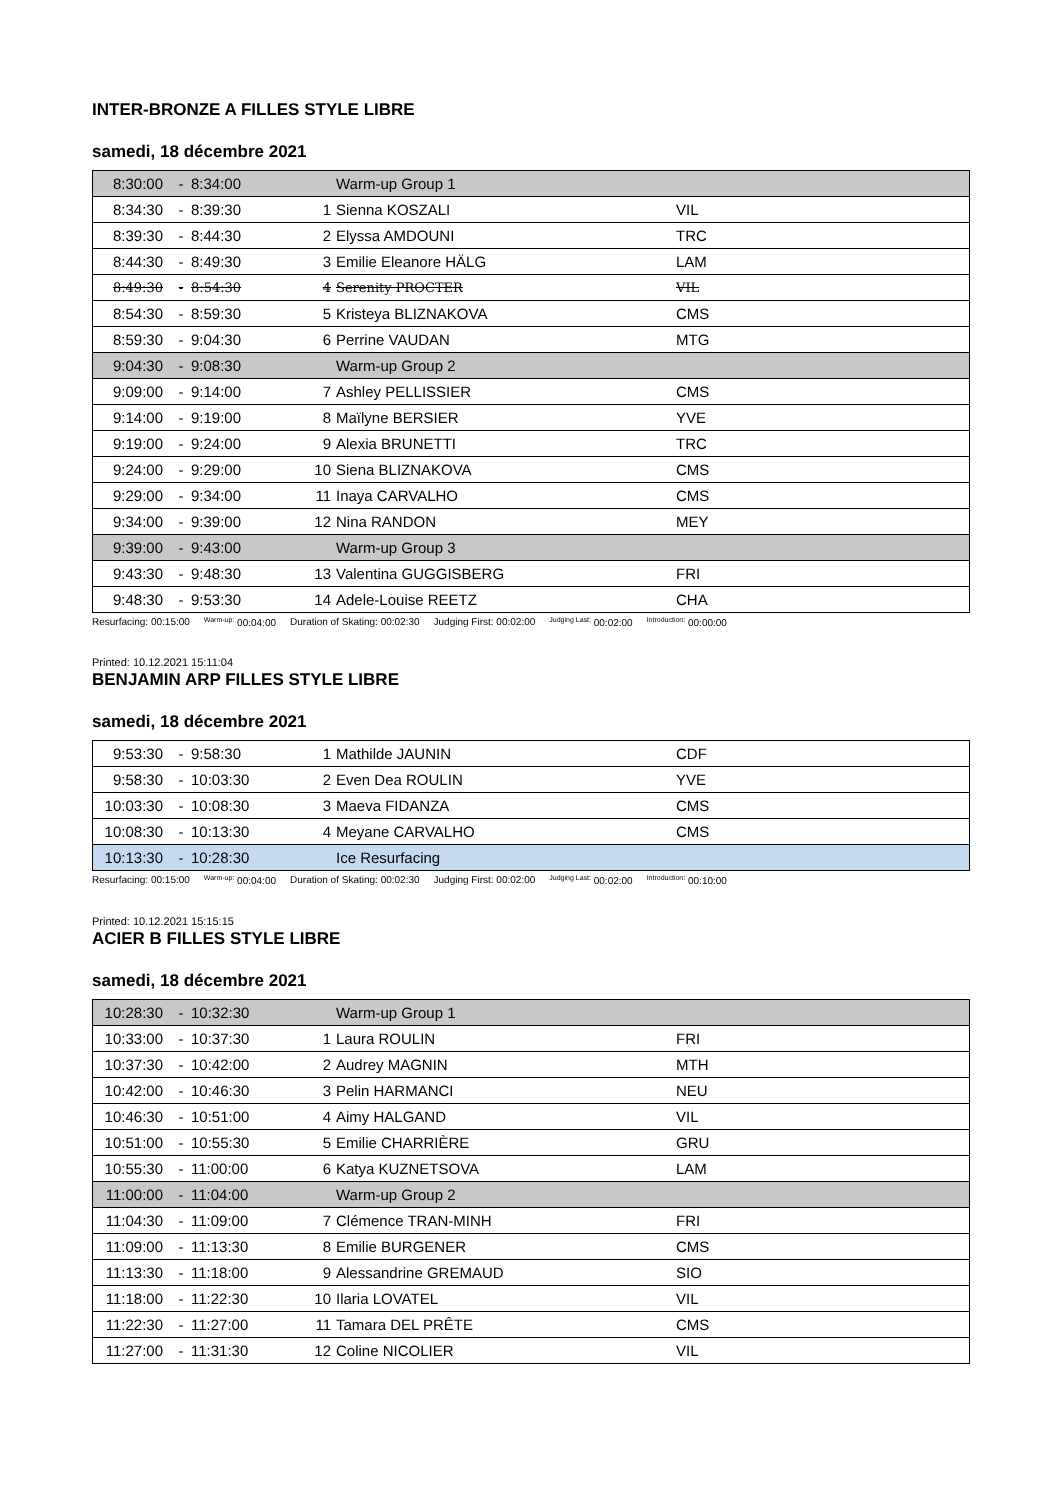INTER-BRONZE A FILLES STYLE LIBRE
samedi, 18 décembre 2021
| 8:30:00 | - | 8:34:00 | | Warm-up Group 1 | |
| 8:34:30 | - | 8:39:30 | 1 | Sienna KOSZALI | VIL |
| 8:39:30 | - | 8:44:30 | 2 | Elyssa AMDOUNI | TRC |
| 8:44:30 | - | 8:49:30 | 3 | Emilie Eleanore HÄLG | LAM |
| 8:49:30 | - | 8:54:30 | 4 | Serenity PROCTER | VIL |
| 8:54:30 | - | 8:59:30 | 5 | Kristeya BLIZNAKOVA | CMS |
| 8:59:30 | - | 9:04:30 | 6 | Perrine VAUDAN | MTG |
| 9:04:30 | - | 9:08:30 | | Warm-up Group 2 | |
| 9:09:00 | - | 9:14:00 | 7 | Ashley PELLISSIER | CMS |
| 9:14:00 | - | 9:19:00 | 8 | Maïlyne BERSIER | YVE |
| 9:19:00 | - | 9:24:00 | 9 | Alexia BRUNETTI | TRC |
| 9:24:00 | - | 9:29:00 | 10 | Siena BLIZNAKOVA | CMS |
| 9:29:00 | - | 9:34:00 | 11 | Inaya CARVALHO | CMS |
| 9:34:00 | - | 9:39:00 | 12 | Nina RANDON | MEY |
| 9:39:00 | - | 9:43:00 | | Warm-up Group 3 | |
| 9:43:30 | - | 9:48:30 | 13 | Valentina GUGGISBERG | FRI |
| 9:48:30 | - | 9:53:30 | 14 | Adele-Louise REETZ | CHA |
Resurfacing: 00:15:00 <sup>Warm-up:</sup> 00:04:00 Duration of Skating: 00:02:30 Judging First: 00:02:00 <sup>Judging Last:</sup> 00:02:00 <sup>Introduction:</sup> 00:00:00
Printed: 10.12.2021 15:11:04
BENJAMIN ARP FILLES STYLE LIBRE
samedi, 18 décembre 2021
| 9:53:30 | - | 9:58:30 | 1 | Mathilde JAUNIN | CDF |
| 9:58:30 | - | 10:03:30 | 2 | Even Dea ROULIN | YVE |
| 10:03:30 | - | 10:08:30 | 3 | Maeva FIDANZA | CMS |
| 10:08:30 | - | 10:13:30 | 4 | Meyane CARVALHO | CMS |
| 10:13:30 | - | 10:28:30 | | Ice Resurfacing | |
Resurfacing: 00:15:00 <sup>Warm-up:</sup> 00:04:00 Duration of Skating: 00:02:30 Judging First: 00:02:00 <sup>Judging Last:</sup> 00:02:00 <sup>Introduction:</sup> 00:10:00
Printed: 10.12.2021 15:15:15
ACIER B FILLES STYLE LIBRE
samedi, 18 décembre 2021
| 10:28:30 | - | 10:32:30 | | Warm-up Group 1 | |
| 10:33:00 | - | 10:37:30 | 1 | Laura ROULIN | FRI |
| 10:37:30 | - | 10:42:00 | 2 | Audrey MAGNIN | MTH |
| 10:42:00 | - | 10:46:30 | 3 | Pelin HARMANCI | NEU |
| 10:46:30 | - | 10:51:00 | 4 | Aimy HALGAND | VIL |
| 10:51:00 | - | 10:55:30 | 5 | Emilie CHARRIÈRE | GRU |
| 10:55:30 | - | 11:00:00 | 6 | Katya KUZNETSOVA | LAM |
| 11:00:00 | - | 11:04:00 | | Warm-up Group 2 | |
| 11:04:30 | - | 11:09:00 | 7 | Clémence TRAN-MINH | FRI |
| 11:09:00 | - | 11:13:30 | 8 | Emilie BURGENER | CMS |
| 11:13:30 | - | 11:18:00 | 9 | Alessandrine GREMAUD | SIO |
| 11:18:00 | - | 11:22:30 | 10 | Ilaria LOVATEL | VIL |
| 11:22:30 | - | 11:27:00 | 11 | Tamara DEL PRÊTE | CMS |
| 11:27:00 | - | 11:31:30 | 12 | Coline NICOLIER | VIL |